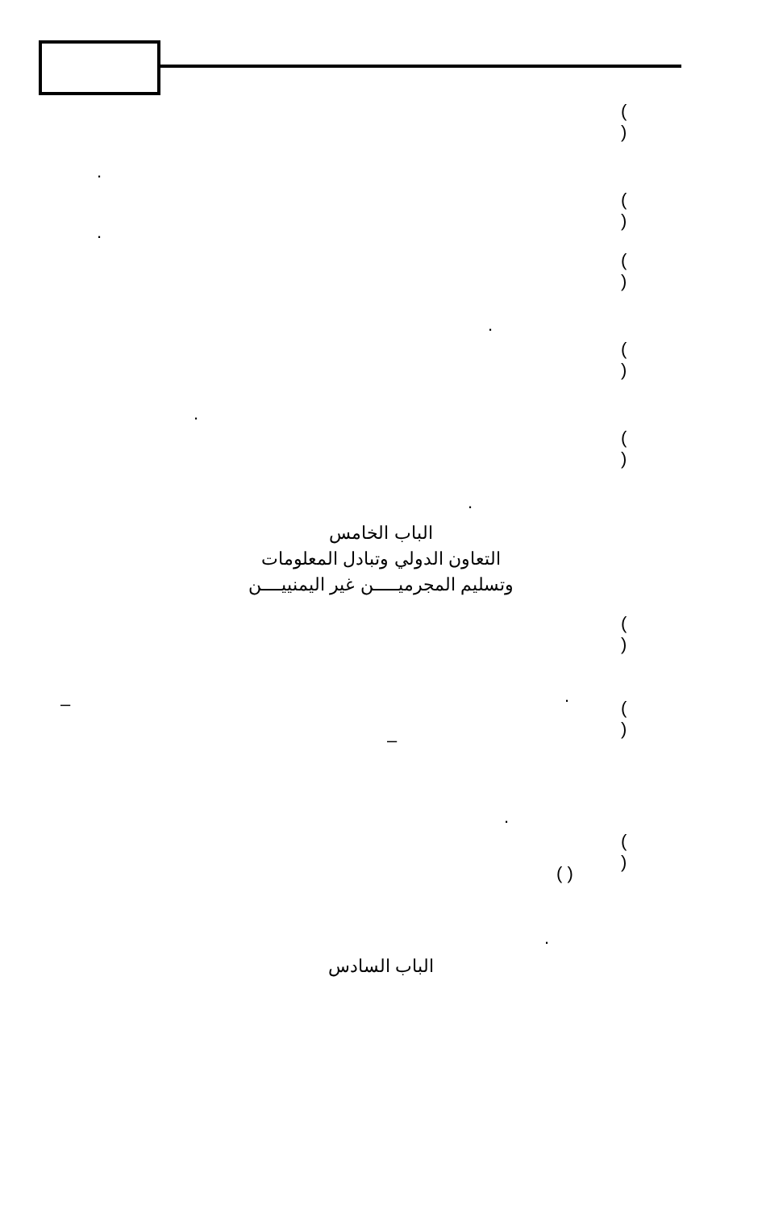( )
.
( )
.
( )
.
( )
.
( )
.
الباب الخامس
التعاون الدولي وتبادل المعلومات
وتسليم المجرميـــــن غير اليمنييــــن
( )
.
( )
–
–
.
( )
( )
.
الباب السادس